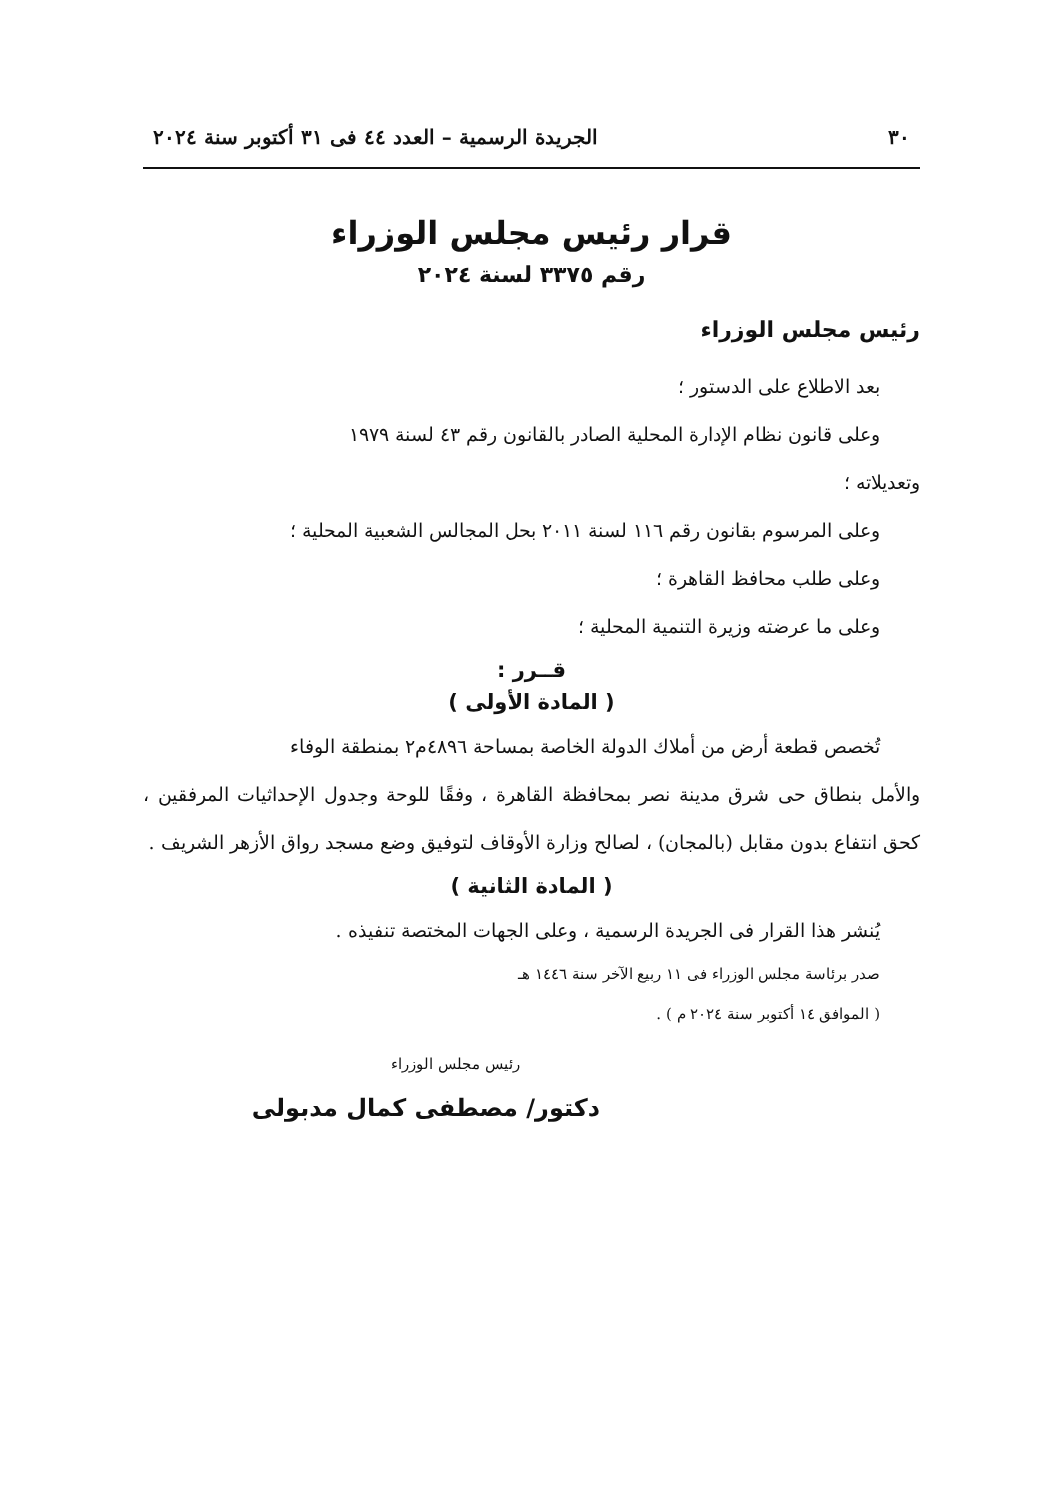٣٠ الجريدة الرسمية – العدد ٤٤ فى ٣١ أكتوبر سنة ٢٠٢٤
قرار رئيس مجلس الوزراء
رقم ٣٣٧٥ لسنة ٢٠٢٤
رئيس مجلس الوزراء
بعد الاطلاع على الدستور ؛
وعلى قانون نظام الإدارة المحلية الصادر بالقانون رقم ٤٣ لسنة ١٩٧٩
وتعديلاته ؛
وعلى المرسوم بقانون رقم ١١٦ لسنة ٢٠١١ بحل المجالس الشعبية المحلية ؛
وعلى طلب محافظ القاهرة ؛
وعلى ما عرضته وزيرة التنمية المحلية ؛
قــرر :
( المادة الأولى )
تُخصص قطعة أرض من أملاك الدولة الخاصة بمساحة ٤٨٩٦م٢ بمنطقة الوفاء
والأمل بنطاق حى شرق مدينة نصر بمحافظة القاهرة ، وفقًا للوحة وجدول الإحداثيات المرفقين ، كحق انتفاع بدون مقابل (بالمجان) ، لصالح وزارة الأوقاف لتوفيق وضع مسجد رواق الأزهر الشريف .
( المادة الثانية )
يُنشر هذا القرار فى الجريدة الرسمية ، وعلى الجهات المختصة تنفيذه .
صدر برئاسة مجلس الوزراء فى ١١ ربيع الآخر سنة ١٤٤٦ هـ
( الموافق ١٤ أكتوبر سنة ٢٠٢٤ م ) .
رئيس مجلس الوزراء
دكتور/ مصطفى كمال مدبولى